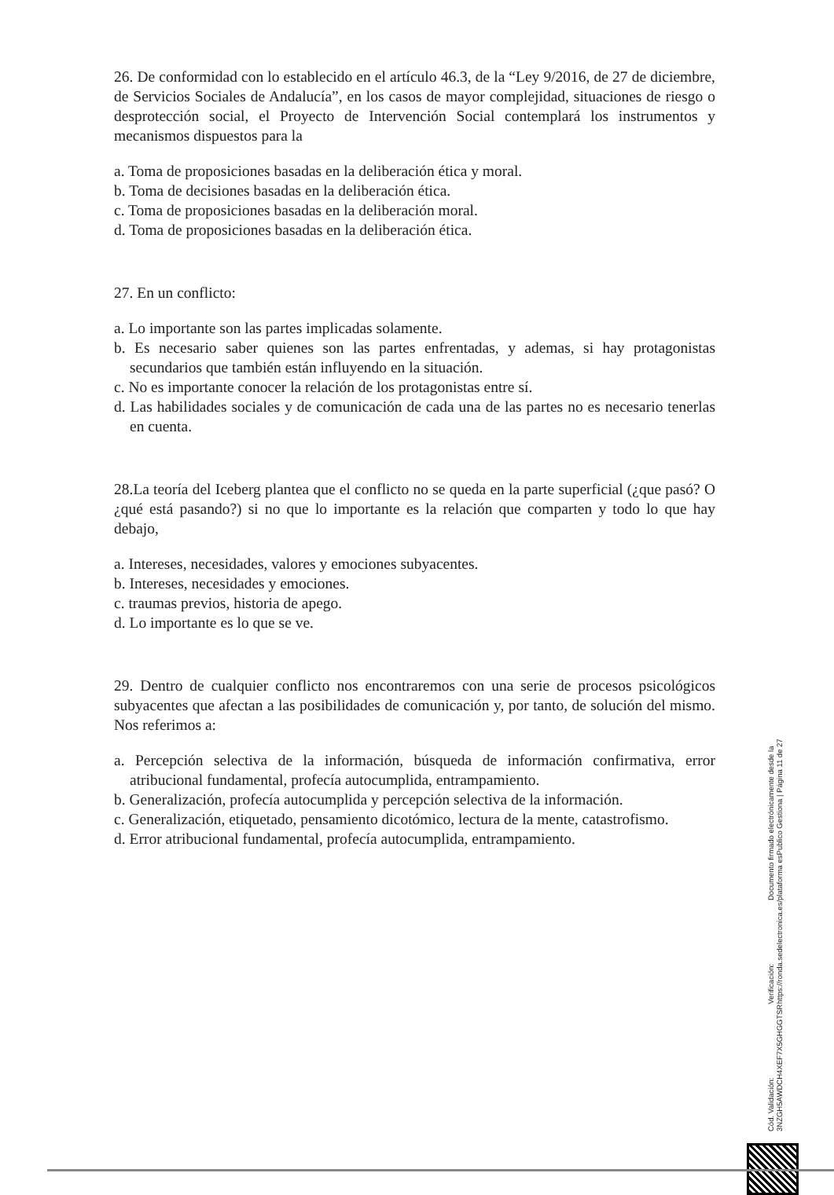26. De conformidad con lo establecido en el artículo 46.3, de la “Ley 9/2016, de 27 de diciembre, de Servicios Sociales de Andalucía”, en los casos de mayor complejidad, situaciones de riesgo o desprotección social, el Proyecto de Intervención Social contemplará los instrumentos y mecanismos dispuestos para la
a. Toma de proposiciones basadas en la deliberación ética y moral.
b. Toma de decisiones basadas en la deliberación ética.
c. Toma de proposiciones basadas en la deliberación moral.
d. Toma de proposiciones basadas en la deliberación ética.
27. En un conflicto:
a. Lo importante son las partes implicadas solamente.
b. Es necesario saber quienes son las partes enfrentadas, y ademas, si hay protagonistas secundarios que también están influyendo en la situación.
c. No es importante conocer la relación de los protagonistas entre sí.
d. Las habilidades sociales y de comunicación de cada una de las partes no es necesario tenerlas en cuenta.
28.La teoría del Iceberg plantea que el conflicto no se queda en la parte superficial (¿que pasó? O ¿qué está pasando?) si no que lo importante es la relación que comparten y todo lo que hay debajo,
a. Intereses, necesidades, valores y emociones subyacentes.
b. Intereses, necesidades y emociones.
c. traumas previos, historia de apego.
d. Lo importante es lo que se ve.
29. Dentro de cualquier conflicto nos encontraremos con una serie de procesos psicológicos subyacentes que afectan a las posibilidades de comunicación y, por tanto, de solución del mismo. Nos referimos a:
a. Percepción selectiva de la información, búsqueda de información confirmativa, error atribucional fundamental, profecía autocumplida, entrampamiento.
b. Generalización, profecía autocumplida y percepción selectiva de la información.
c. Generalización, etiquetado, pensamiento dicotómico, lectura de la mente, catastrofismo.
d. Error atribucional fundamental, profecía autocumplida, entrampamiento.
Cód. Validación: 3NZGH5AWDCH4XEF7X5GHGGTSR
Verificación: https://ronda.sedelectronica.es/
Documento firmado electrónicamente desde la plataforma esPublico Gestiona | Página 11 de 27